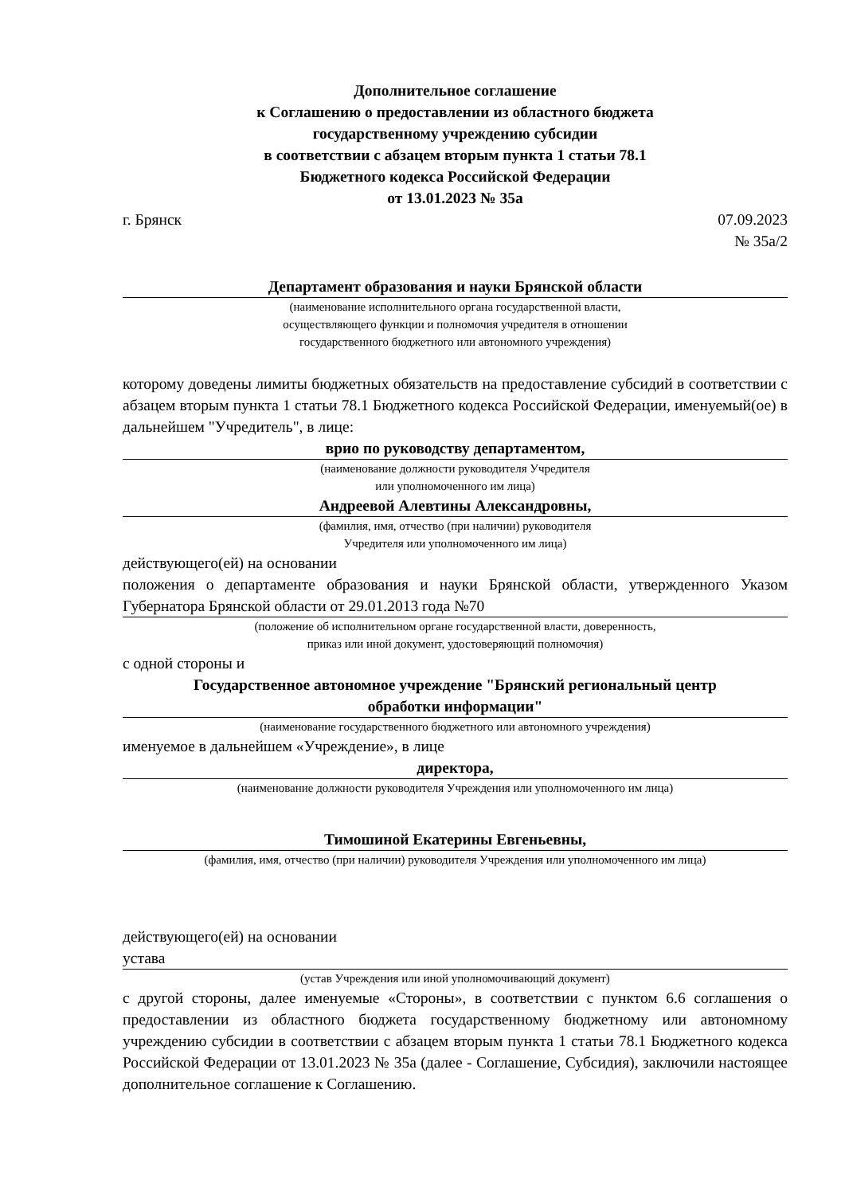Дополнительное соглашение
к Соглашению о предоставлении из областного бюджета
государственному учреждению субсидии
в соответствии с абзацем вторым пункта 1 статьи 78.1
Бюджетного кодекса Российской Федерации
от 13.01.2023 № 35а
г. Брянск 07.09.2023
№ 35а/2
Департамент образования и науки Брянской области
(наименование исполнительного органа государственной власти,
осуществляющего функции и полномочия учредителя в отношении
государственного бюджетного или автономного учреждения)
которому доведены лимиты бюджетных обязательств на предоставление субсидий в соответствии с абзацем вторым пункта 1 статьи 78.1 Бюджетного кодекса Российской Федерации, именуемый(ое) в дальнейшем "Учредитель", в лице:
врио по руководству департаментом,
(наименование должности руководителя Учредителя
или уполномоченного им лица)
Андреевой Алевтины Александровны,
(фамилия, имя, отчество (при наличии) руководителя
Учредителя или уполномоченного им лица)
действующего(ей) на основании
положения о департаменте образования и науки Брянской области, утвержденного Указом Губернатора Брянской области от 29.01.2013 года №70
(положение об исполнительном органе государственной власти, доверенность,
приказ или иной документ, удостоверяющий полномочия)
с одной стороны и
Государственное автономное учреждение "Брянский региональный центр
обработки информации"
(наименование государственного бюджетного или автономного учреждения)
именуемое в дальнейшем «Учреждение», в лице
директора,
(наименование должности руководителя Учреждения или уполномоченного им лица)
Тимошиной Екатерины Евгеньевны,
(фамилия, имя, отчество (при наличии) руководителя Учреждения или уполномоченного им лица)
действующего(ей) на основании
устава
(устав Учреждения или иной уполномочивающий документ)
с другой стороны, далее именуемые «Стороны», в соответствии с пунктом 6.6 соглашения о предоставлении из областного бюджета государственному бюджетному или автономному учреждению субсидии в соответствии с абзацем вторым пункта 1 статьи 78.1 Бюджетного кодекса Российской Федерации от 13.01.2023 № 35а (далее - Соглашение, Субсидия), заключили настоящее дополнительное соглашение к Соглашению.